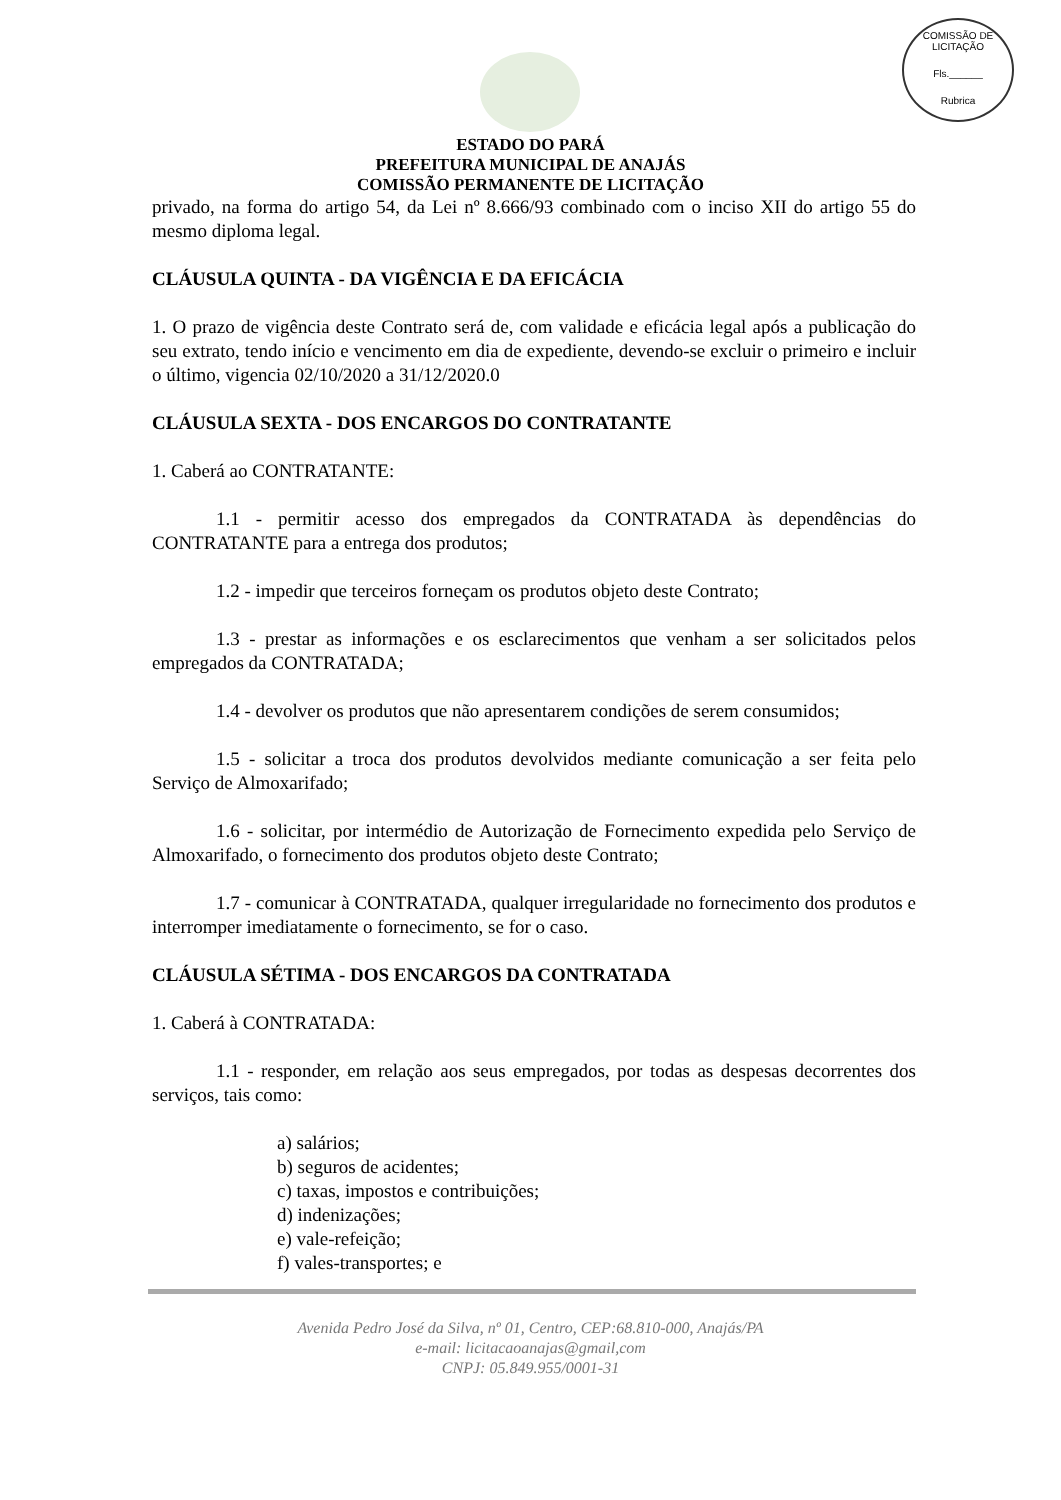COMISSÃO DE LICITAÇÃO
Fls.______
Rubrica
ESTADO DO PARÁ
PREFEITURA MUNICIPAL DE ANAJÁS
COMISSÃO PERMANENTE DE LICITAÇÃO
privado, na forma do artigo 54, da Lei nº 8.666/93 combinado com o inciso XII do artigo 55 do mesmo diploma legal.
CLÁUSULA QUINTA - DA VIGÊNCIA E DA EFICÁCIA
1. O prazo de vigência deste Contrato será de, com validade e eficácia legal após a publicação do seu extrato, tendo início e vencimento em dia de expediente, devendo-se excluir o primeiro e incluir o último, vigencia 02/10/2020 a 31/12/2020.0
CLÁUSULA SEXTA - DOS ENCARGOS DO CONTRATANTE
1. Caberá ao CONTRATANTE:
1.1 - permitir acesso dos empregados da CONTRATADA às dependências do CONTRATANTE para a entrega dos produtos;
1.2 - impedir que terceiros forneçam os produtos objeto deste Contrato;
1.3 - prestar as informações e os esclarecimentos que venham a ser solicitados pelos empregados da CONTRATADA;
1.4 - devolver os produtos que não apresentarem condições de serem consumidos;
1.5 - solicitar a troca dos produtos devolvidos mediante comunicação a ser feita pelo Serviço de Almoxarifado;
1.6 - solicitar, por intermédio de Autorização de Fornecimento expedida pelo Serviço de Almoxarifado, o fornecimento dos produtos objeto deste Contrato;
1.7 - comunicar à CONTRATADA, qualquer irregularidade no fornecimento dos produtos e interromper imediatamente o fornecimento, se for o caso.
CLÁUSULA SÉTIMA - DOS ENCARGOS DA CONTRATADA
1. Caberá à CONTRATADA:
1.1 - responder, em relação aos seus empregados, por todas as despesas decorrentes dos serviços, tais como:
a) salários;
b) seguros de acidentes;
c) taxas, impostos e contribuições;
d) indenizações;
e) vale-refeição;
f) vales-transportes; e
Avenida Pedro José da Silva, nº 01, Centro, CEP:68.810-000, Anajás/PA
e-mail: licitacaoanajas@gmail,com
CNPJ: 05.849.955/0001-31